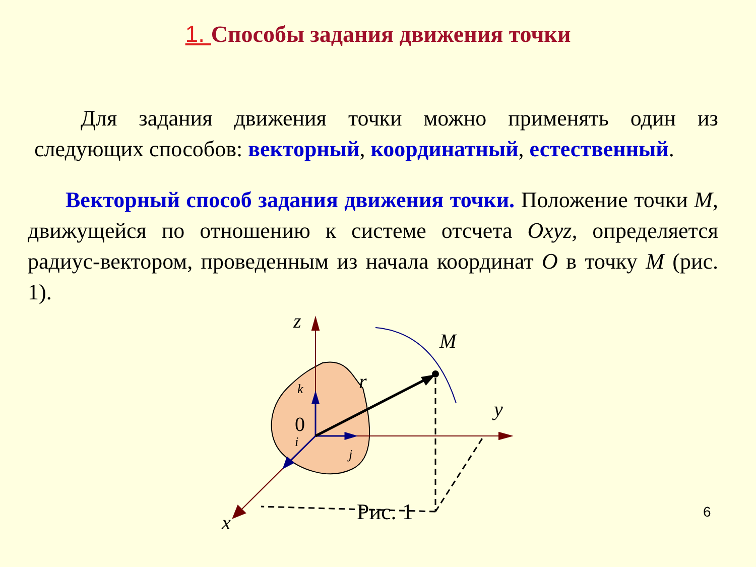1. Способы задания движения точки
Для задания движения точки можно применять один из следующих способов: векторный, координатный, естественный.
Векторный способ задания движения точки. Положение точки M, движущейся по отношению к системе отсчета Oxyz, определяется радиус-вектором, проведенным из начала координат O в точку M (рис. 1).
z
M
r
y
x
k
i
j
0
Рис. 1 6